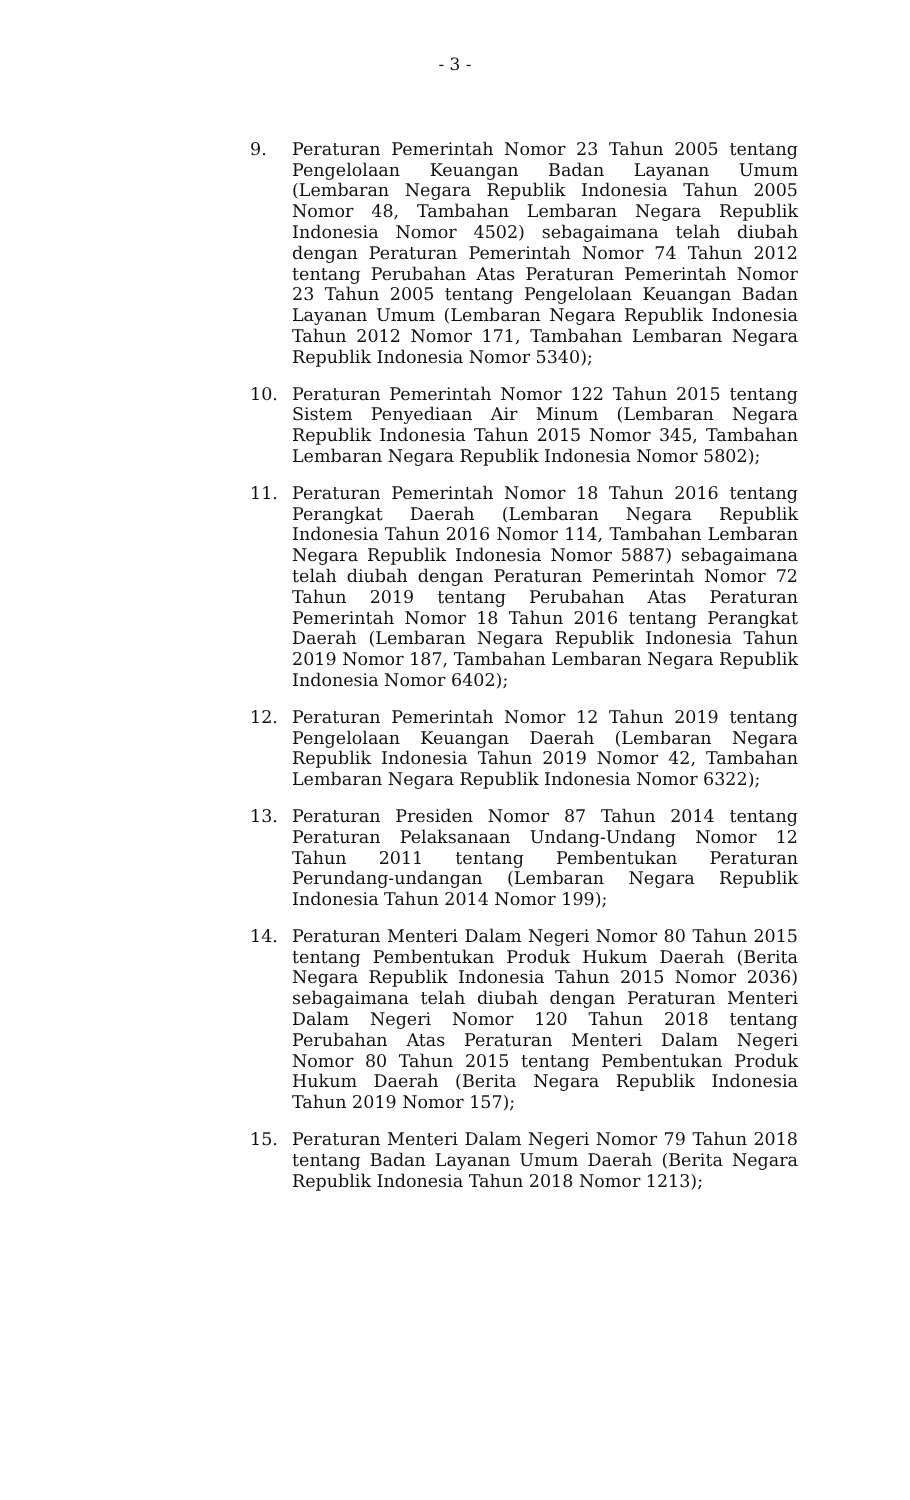- 3 -
9. Peraturan Pemerintah Nomor 23 Tahun 2005 tentang Pengelolaan Keuangan Badan Layanan Umum (Lembaran Negara Republik Indonesia Tahun 2005 Nomor 48, Tambahan Lembaran Negara Republik Indonesia Nomor 4502) sebagaimana telah diubah dengan Peraturan Pemerintah Nomor 74 Tahun 2012 tentang Perubahan Atas Peraturan Pemerintah Nomor 23 Tahun 2005 tentang Pengelolaan Keuangan Badan Layanan Umum (Lembaran Negara Republik Indonesia Tahun 2012 Nomor 171, Tambahan Lembaran Negara Republik Indonesia Nomor 5340);
10. Peraturan Pemerintah Nomor 122 Tahun 2015 tentang Sistem Penyediaan Air Minum (Lembaran Negara Republik Indonesia Tahun 2015 Nomor 345, Tambahan Lembaran Negara Republik Indonesia Nomor 5802);
11. Peraturan Pemerintah Nomor 18 Tahun 2016 tentang Perangkat Daerah (Lembaran Negara Republik Indonesia Tahun 2016 Nomor 114, Tambahan Lembaran Negara Republik Indonesia Nomor 5887) sebagaimana telah diubah dengan Peraturan Pemerintah Nomor 72 Tahun 2019 tentang Perubahan Atas Peraturan Pemerintah Nomor 18 Tahun 2016 tentang Perangkat Daerah (Lembaran Negara Republik Indonesia Tahun 2019 Nomor 187, Tambahan Lembaran Negara Republik Indonesia Nomor 6402);
12. Peraturan Pemerintah Nomor 12 Tahun 2019 tentang Pengelolaan Keuangan Daerah (Lembaran Negara Republik Indonesia Tahun 2019 Nomor 42, Tambahan Lembaran Negara Republik Indonesia Nomor 6322);
13. Peraturan Presiden Nomor 87 Tahun 2014 tentang Peraturan Pelaksanaan Undang-Undang Nomor 12 Tahun 2011 tentang Pembentukan Peraturan Perundang-undangan (Lembaran Negara Republik Indonesia Tahun 2014 Nomor 199);
14. Peraturan Menteri Dalam Negeri Nomor 80 Tahun 2015 tentang Pembentukan Produk Hukum Daerah (Berita Negara Republik Indonesia Tahun 2015 Nomor 2036) sebagaimana telah diubah dengan Peraturan Menteri Dalam Negeri Nomor 120 Tahun 2018 tentang Perubahan Atas Peraturan Menteri Dalam Negeri Nomor 80 Tahun 2015 tentang Pembentukan Produk Hukum Daerah (Berita Negara Republik Indonesia Tahun 2019 Nomor 157);
15. Peraturan Menteri Dalam Negeri Nomor 79 Tahun 2018 tentang Badan Layanan Umum Daerah (Berita Negara Republik Indonesia Tahun 2018 Nomor 1213);